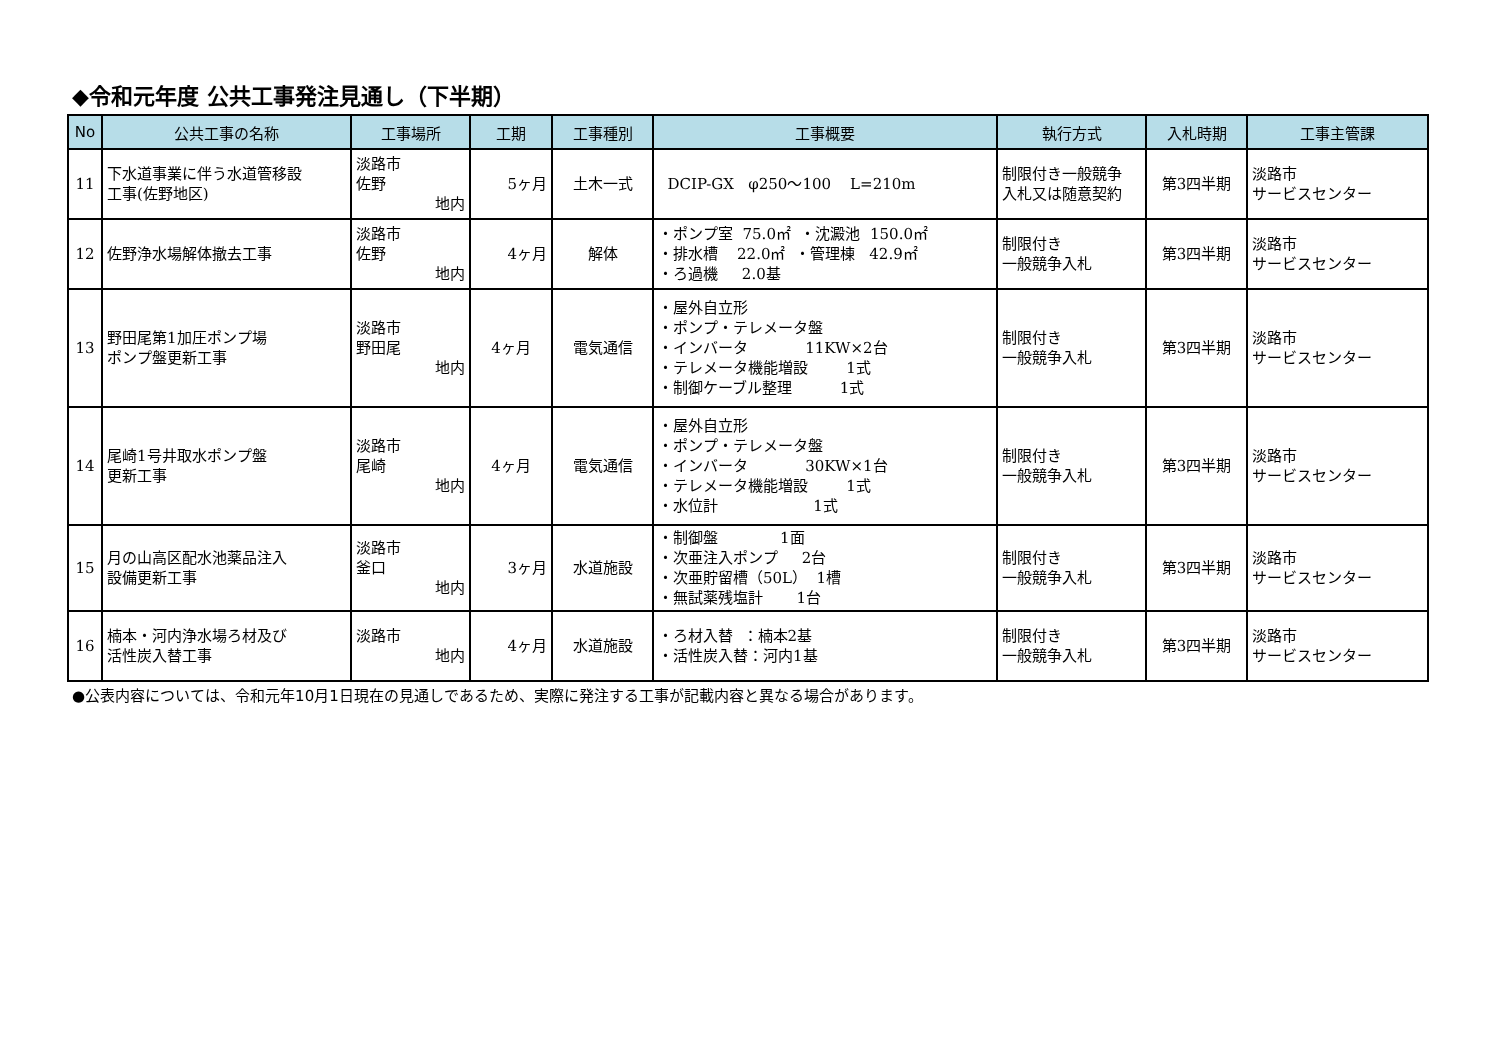◆令和元年度 公共工事発注見通し（下半期）
| No | 公共工事の名称 | 工事場所 | 工期 | 工事種別 | 工事概要 | 執行方式 | 入札時期 | 工事主管課 |
| --- | --- | --- | --- | --- | --- | --- | --- | --- |
| 11 | 下水道事業に伴う水道管移設 工事(佐野地区) | 淡路市 佐野 地内 | 5ヶ月 | 土木一式 | DCIP-GX φ250～100 L=210m | 制限付き一般競争 入札又は随意契約 | 第3四半期 | 淡路市 サービスセンター |
| 12 | 佐野浄水場解体撤去工事 | 淡路市 佐野 地内 | 4ヶ月 | 解体 | ・ポンプ室 75.0㎡ ・沈澱池 150.0㎡ ・排水槽 22.0㎡ ・管理棟 42.9㎡ ・ろ過機 2.0基 | 制限付き 一般競争入札 | 第3四半期 | 淡路市 サービスセンター |
| 13 | 野田尾第1加圧ポンプ場 ポンプ盤更新工事 | 淡路市 野田尾 地内 | 4ヶ月 | 電気通信 | ・屋外自立形 ・ポンプ・テレメータ盤 ・インバータ 11KW×2台 ・テレメータ機能増設 1式 ・制御ケーブル整理 1式 | 制限付き 一般競争入札 | 第3四半期 | 淡路市 サービスセンター |
| 14 | 尾崎1号井取水ポンプ盤 更新工事 | 淡路市 尾崎 地内 | 4ヶ月 | 電気通信 | ・屋外自立形 ・ポンプ・テレメータ盤 ・インバータ 30KW×1台 ・テレメータ機能増設 1式 ・水位計 1式 | 制限付き 一般競争入札 | 第3四半期 | 淡路市 サービスセンター |
| 15 | 月の山高区配水池薬品注入 設備更新工事 | 淡路市 釜口 地内 | 3ヶ月 | 水道施設 | ・制御盤 1面 ・次亜注入ポンプ 2台 ・次亜貯留槽（50L） 1槽 ・無試薬残塩計 1台 | 制限付き 一般競争入札 | 第3四半期 | 淡路市 サービスセンター |
| 16 | 楠本・河内浄水場ろ材及び 活性炭入替工事 | 淡路市 地内 | 4ヶ月 | 水道施設 | ・ろ材入替 ：楠本2基 ・活性炭入替：河内1基 | 制限付き 一般競争入札 | 第3四半期 | 淡路市 サービスセンター |
●公表内容については、令和元年10月1日現在の見通しであるため、実際に発注する工事が記載内容と異なる場合があります。